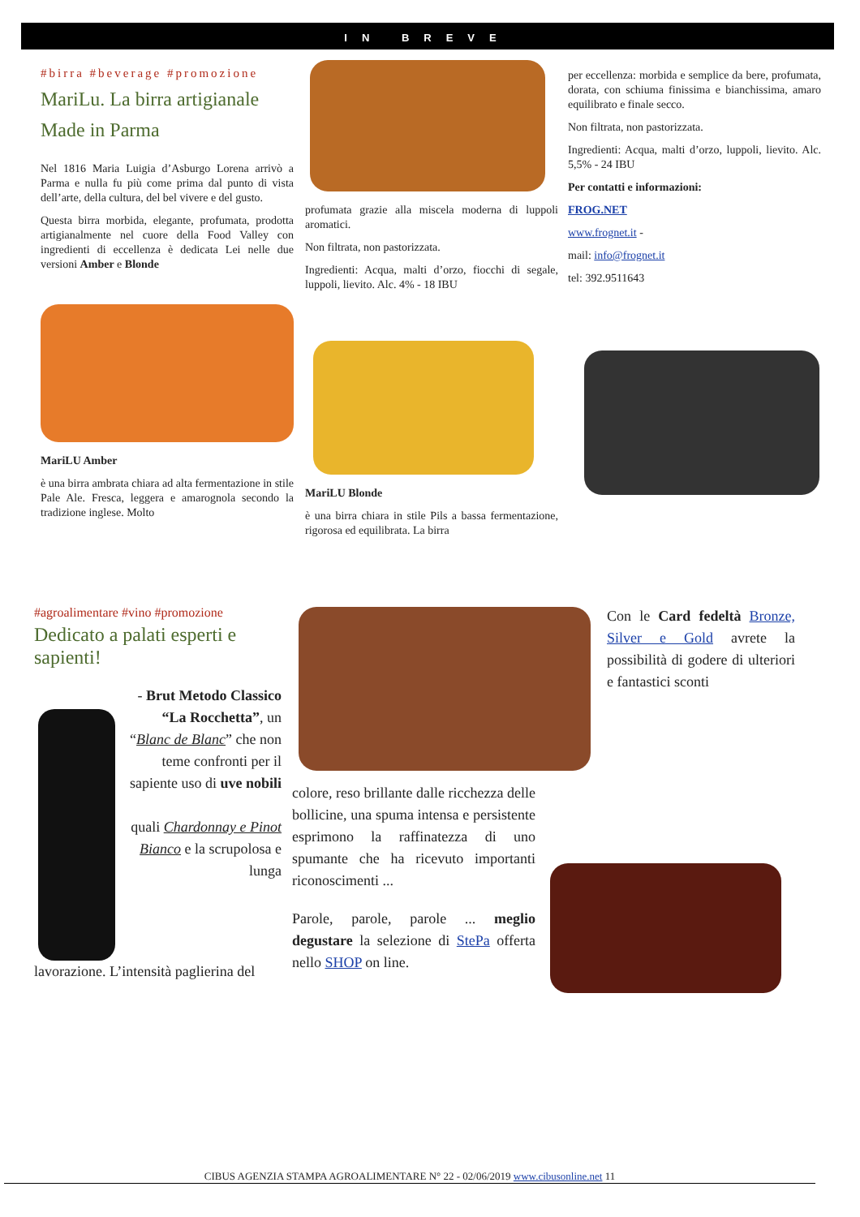IN BREVE
#birra #beverage #promozione
MariLu. La birra artigianale Made in Parma
Nel 1816 Maria Luigia d’Asburgo Lorena arrivò a Parma e nulla fu più come prima dal punto di vista dell’arte, della cultura, del bel vivere e del gusto.
Questa birra morbida, elegante, profumata, prodotta artigianalmente nel cuore della Food Valley con ingredienti di eccellenza è dedicata Lei nelle due versioni Amber e Blonde
MariLU Amber
è una birra ambrata chiara ad alta fermentazione in stile Pale Ale. Fresca, leggera e amarognola secondo la tradizione inglese. Molto
profumata grazie alla miscela moderna di luppoli aromatici.
Non filtrata, non pastorizzata.
Ingredienti: Acqua, malti d’orzo, fiocchi di segale, luppoli, lievito. Alc. 4% - 18 IBU
MariLU Blonde
è una birra chiara in stile Pils a bassa fermentazione, rigorosa ed equilibrata. La birra
per eccellenza: morbida e semplice da bere, profumata, dorata, con schiuma finissima e bianchissima, amaro equilibrato e finale secco.
Non filtrata, non pastorizzata.
Ingredienti: Acqua, malti d’orzo, luppoli, lievito. Alc. 5,5% - 24 IBU
Per contatti e informazioni:
FROG.NET
www.frognet.it -
mail: info@frognet.it
tel: 392.9511643
#agroalimentare #vino #promozione
Dedicato a palati esperti e sapienti!
- Brut Metodo Classico “La Rocchetta”, un “Blanc de Blanc” che non teme confronti per il sapiente uso di uve nobili
quali Chardonnay e Pinot Bianco e la scrupolosa e lunga
lavorazione. L’intensità paglierina del
colore, reso brillante dalle ricchezza delle bollicine, una spuma intensa e persistente esprimono la raffinatezza di uno spumante che ha ricevuto importanti riconoscimenti ...
Parole, parole, parole ... meglio degustare la selezione di StePa offerta nello SHOP on line.
Con le Card fedeltà Bronze, Silver e Gold avrete la possibilità di godere di ulteriori e fantastici sconti
CIBUS AGENZIA STAMPA AGROALIMENTARE N° 22 - 02/06/2019 www.cibusonline.net 11